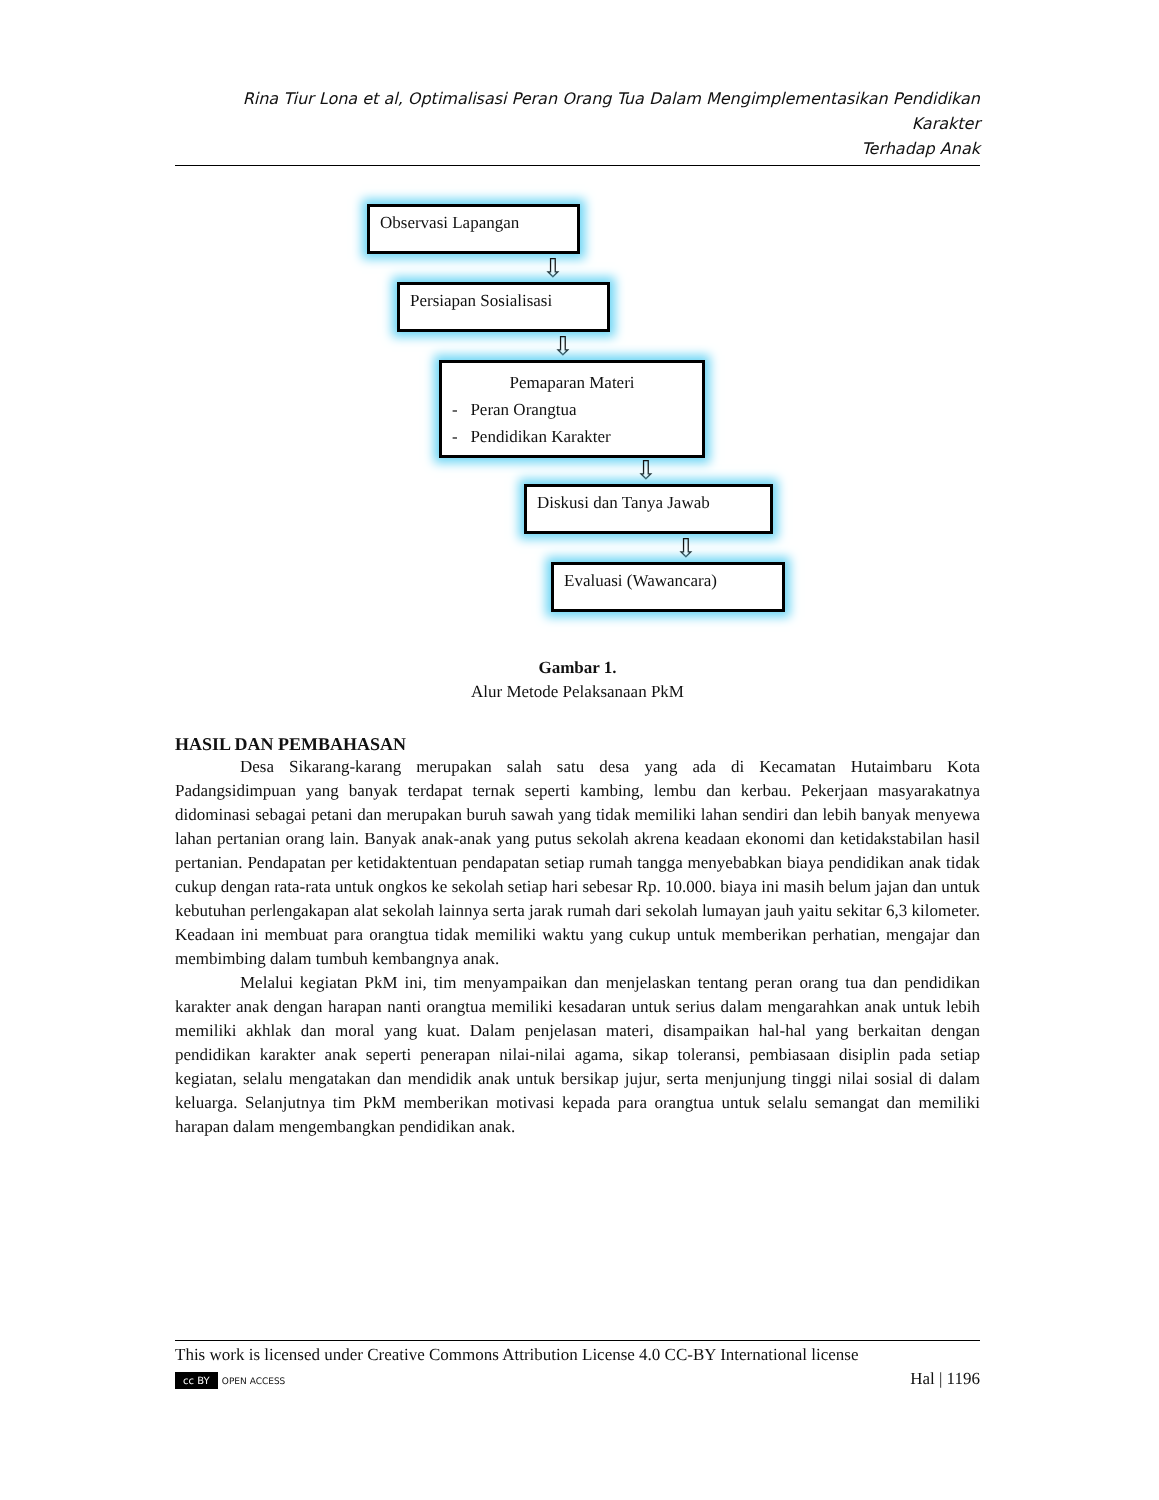Rina Tiur Lona et al, Optimalisasi Peran Orang Tua Dalam Mengimplementasikan Pendidikan Karakter
Terhadap Anak
Observasi Lapangan
⇩
Persiapan Sosialisasi
⇩
Pemaparan Materi
- Peran Orangtua
- Pendidikan Karakter
⇩
Diskusi dan Tanya Jawab
⇩
Evaluasi (Wawancara)
Gambar 1.
Alur Metode Pelaksanaan PkM
HASIL DAN PEMBAHASAN
Desa Sikarang-karang merupakan salah satu desa yang ada di Kecamatan Hutaimbaru Kota Padangsidimpuan yang banyak terdapat ternak seperti kambing, lembu dan kerbau. Pekerjaan masyarakatnya didominasi sebagai petani dan merupakan buruh sawah yang tidak memiliki lahan sendiri dan lebih banyak menyewa lahan pertanian orang lain. Banyak anak-anak yang putus sekolah akrena keadaan ekonomi dan ketidakstabilan hasil pertanian. Pendapatan per ketidaktentuan pendapatan setiap rumah tangga menyebabkan biaya pendidikan anak tidak cukup dengan rata-rata untuk ongkos ke sekolah setiap hari sebesar Rp. 10.000. biaya ini masih belum jajan dan untuk kebutuhan perlengakapan alat sekolah lainnya serta jarak rumah dari sekolah lumayan jauh yaitu sekitar 6,3 kilometer. Keadaan ini membuat para orangtua tidak memiliki waktu yang cukup untuk memberikan perhatian, mengajar dan membimbing dalam tumbuh kembangnya anak.
Melalui kegiatan PkM ini, tim menyampaikan dan menjelaskan tentang peran orang tua dan pendidikan karakter anak dengan harapan nanti orangtua memiliki kesadaran untuk serius dalam mengarahkan anak untuk lebih memiliki akhlak dan moral yang kuat. Dalam penjelasan materi, disampaikan hal-hal yang berkaitan dengan pendidikan karakter anak seperti penerapan nilai-nilai agama, sikap toleransi, pembiasaan disiplin pada setiap kegiatan, selalu mengatakan dan mendidik anak untuk bersikap jujur, serta menjunjung tinggi nilai sosial di dalam keluarga. Selanjutnya tim PkM memberikan motivasi kepada para orangtua untuk selalu semangat dan memiliki harapan dalam mengembangkan pendidikan anak.
This work is licensed under Creative Commons Attribution License 4.0 CC-BY International license
cc BY OPEN ACCESS Hal | 1196